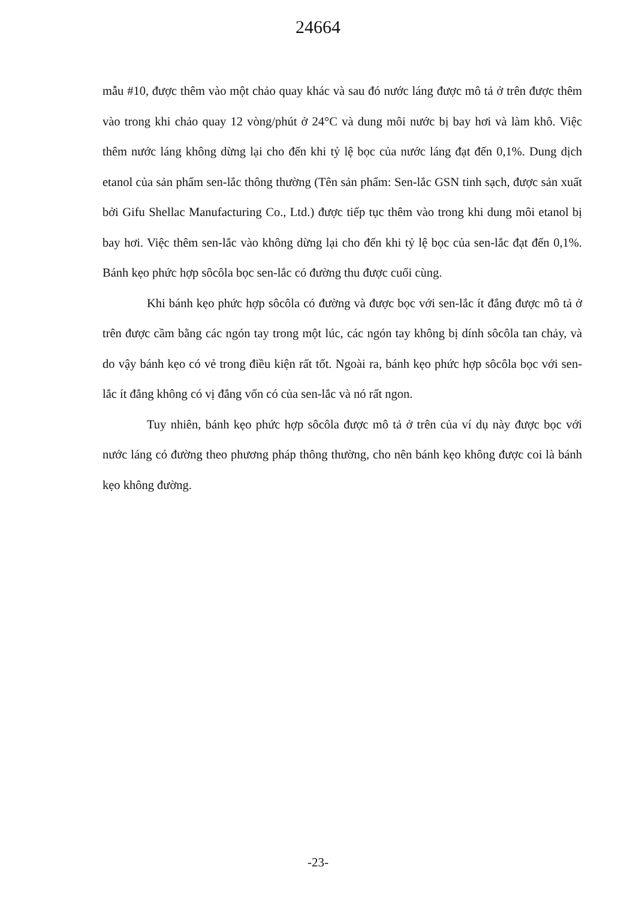24664
mẫu #10, được thêm vào một chảo quay khác và sau đó nước láng được mô tả ở trên được thêm vào trong khi chảo quay 12 vòng/phút ở 24°C và dung môi nước bị bay hơi và làm khô. Việc thêm nước láng không dừng lại cho đến khi tỷ lệ bọc của nước láng đạt đến 0,1%. Dung dịch etanol của sản phẩm sen-lắc thông thường (Tên sản phẩm: Sen-lắc GSN tinh sạch, được sản xuất bởi Gifu Shellac Manufacturing Co., Ltd.) được tiếp tục thêm vào trong khi dung môi etanol bị bay hơi. Việc thêm sen-lắc vào không dừng lại cho đến khi tỷ lệ bọc của sen-lắc đạt đến 0,1%. Bánh kẹo phức hợp sôcôla bọc sen-lắc có đường thu được cuối cùng.
Khi bánh kẹo phức hợp sôcôla có đường và được bọc với sen-lắc ít đắng được mô tả ở trên được cầm bằng các ngón tay trong một lúc, các ngón tay không bị dính sôcôla tan chảy, và do vậy bánh kẹo có vẻ trong điều kiện rất tốt. Ngoài ra, bánh kẹo phức hợp sôcôla bọc với sen-lắc ít đắng không có vị đắng vốn có của sen-lắc và nó rất ngon.
Tuy nhiên, bánh kẹo phức hợp sôcôla được mô tả ở trên của ví dụ này được bọc với nước láng có đường theo phương pháp thông thường, cho nên bánh kẹo không được coi là bánh kẹo không đường.
-23-